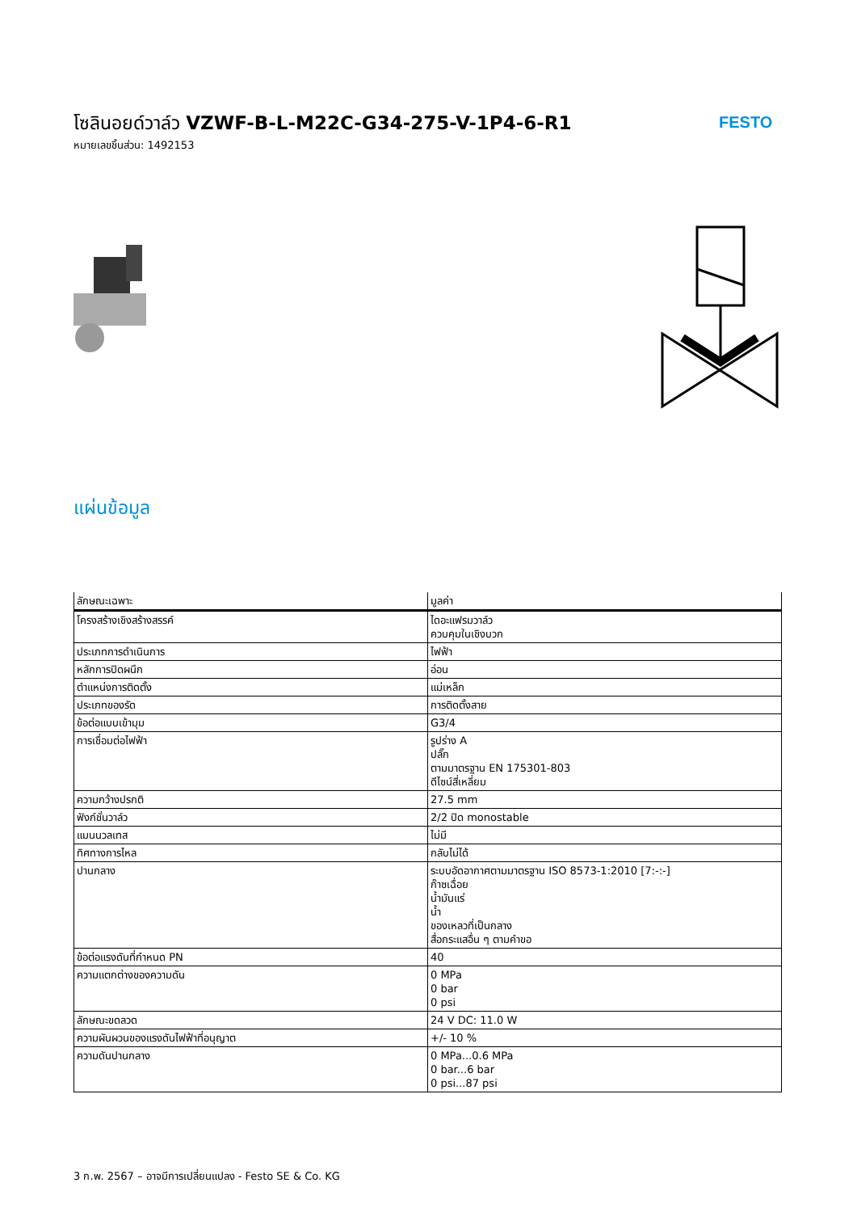โซลินอยด์วาล์ว VZWF-B-L-M22C-G34-275-V-1P4-6-R1
หมายเลขชิ้นส่วน: 1492153
FESTO
แผ่นข้อมูล
| ลักษณะเฉพาะ | มูลค่า |
| --- | --- |
| โครงสร้างเชิงสร้างสรรค์ | ไดอะแฟรมวาล์ว ควบคุมในเชิงบวก |
| ประเภทการดำเนินการ | ไฟฟ้า |
| หลักการปิดผนึก | อ่อน |
| ตำแหน่งการติดตั้ง | แม่เหล็ก |
| ประเภทของรัด | การติดตั้งสาย |
| ข้อต่อแบบเข้ามุม | G3/4 |
| การเชื่อมต่อไฟฟ้า | รูปร่าง A ปลั๊ก ตามมาตรฐาน EN 175301-803 ดีไซน์สี่เหลี่ยม |
| ความกว้างปรกติ | 27.5 mm |
| ฟังก์ชั่นวาล์ว | 2/2 ปิด monostable |
| แมนนวลเทส | ไม่มี |
| ทิศทางการไหล | กลับไม่ได้ |
| ปานกลาง | ระบบอัดอากาศตามมาตรฐาน ISO 8573-1:2010 [7:-:-] ก๊าซเฉื่อย น้ำมันแร่ น้ำ ของเหลวที่เป็นกลาง สื่อกระแสอื่น ๆ ตามคำขอ |
| ข้อต่อแรงดันที่กำหนด PN | 40 |
| ความแตกต่างของความดัน | 0 MPa 0 bar 0 psi |
| ลักษณะขดลวด | 24 V DC: 11.0 W |
| ความผันผวนของแรงดันไฟฟ้าที่อนุญาต | +/- 10 % |
| ความดันปานกลาง | 0 MPa...0.6 MPa 0 bar...6 bar 0 psi...87 psi |
3 ก.พ. 2567 – อาจมีการเปลี่ยนแปลง - Festo SE & Co. KG